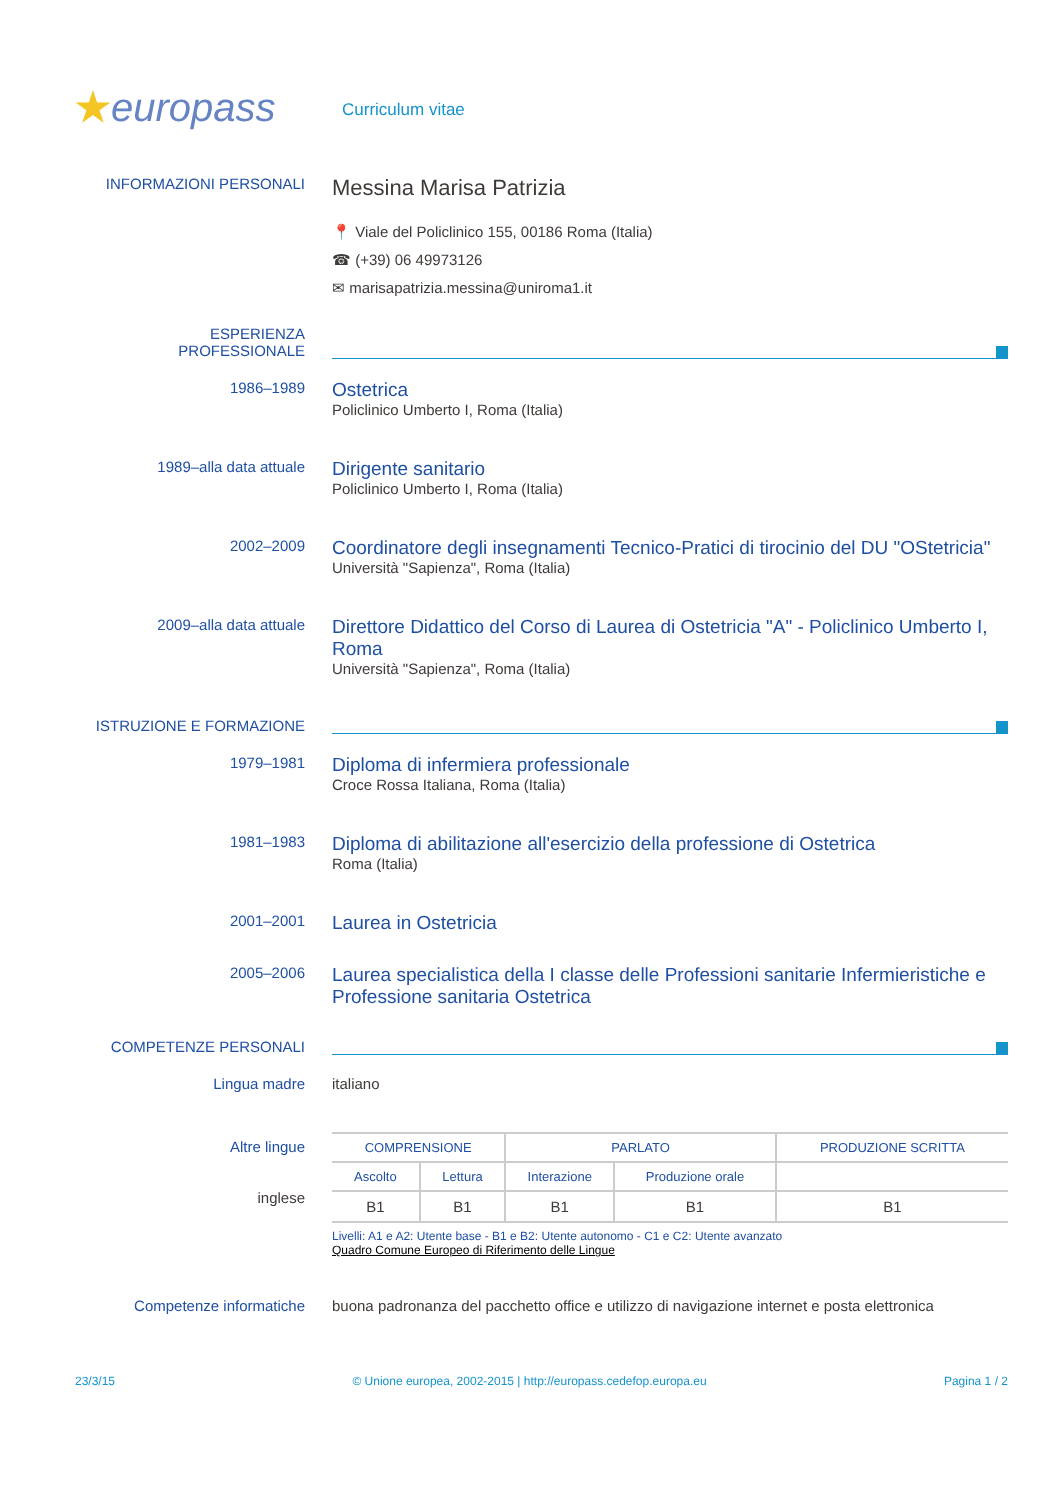★europass
Curriculum vitae
INFORMAZIONI PERSONALI
Messina Marisa Patrizia
📍 Viale del Policlinico 155, 00186 Roma (Italia)
☎ (+39) 06 49973126
✉ marisapatrizia.messina@uniroma1.it
ESPERIENZA
PROFESSIONALE
1986–1989
Ostetrica
Policlinico Umberto I, Roma (Italia)
1989–alla data attuale
Dirigente sanitario
Policlinico Umberto I, Roma (Italia)
2002–2009
Coordinatore degli insegnamenti Tecnico-Pratici di tirocinio del DU "OStetricia"
Università "Sapienza", Roma (Italia)
2009–alla data attuale
Direttore Didattico del Corso di Laurea di Ostetricia "A" - Policlinico Umberto I, Roma
Università "Sapienza", Roma (Italia)
ISTRUZIONE E FORMAZIONE
1979–1981
Diploma di infermiera professionale
Croce Rossa Italiana, Roma (Italia)
1981–1983
Diploma di abilitazione all'esercizio della professione di Ostetrica
Roma (Italia)
2001–2001
Laurea in Ostetricia
2005–2006
Laurea specialistica della I classe delle Professioni sanitarie Infermieristiche e Professione sanitaria Ostetrica
COMPETENZE PERSONALI
Lingua madre italiano
Altre lingue
inglese
| COMPRENSIONE | | PARLATO | | PRODUZIONE SCRITTA |
| --- | --- | --- | --- | --- |
| Ascolto | Lettura | Interazione | Produzione orale | |
| B1 | B1 | B1 | B1 | B1 |
Livelli: A1 e A2: Utente base - B1 e B2: Utente autonomo - C1 e C2: Utente avanzato
Quadro Comune Europeo di Riferimento delle Lingue
Competenze informatiche buona padronanza del pacchetto office e utilizzo di navigazione internet e posta elettronica
23/3/15 © Unione europea, 2002-2015 | http://europass.cedefop.europa.eu Pagina 1 / 2